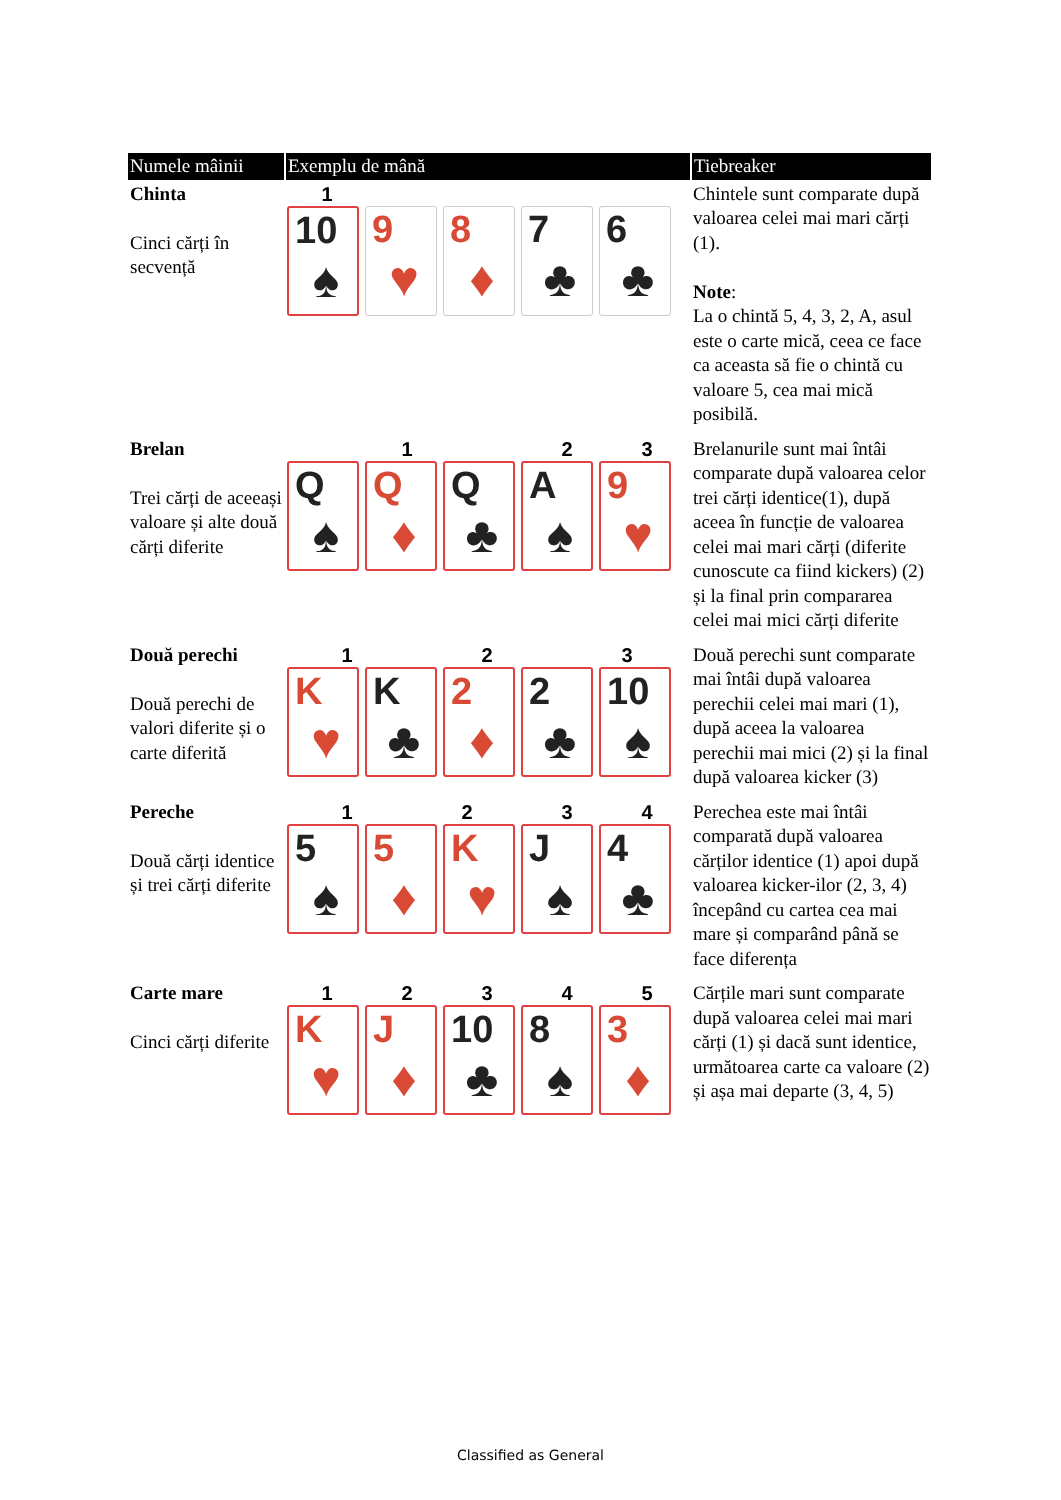| Numele mâinii | Exemplu de mână | Tiebreaker |
| --- | --- | --- |
| Chinta Cinci cărți în secvență | 1 10 ♠ 9 ♥ 8 ♦ 7 ♣ 6 ♣ | Chintele sunt comparate după valoarea celei mai mari cărți (1). Note : La o chintă 5, 4, 3, 2, A, asul este o carte mică, ceea ce face ca aceasta să fie o chintă cu valoare 5, cea mai mică posibilă. |
| Brelan Trei cărți de aceeași valoare și alte două cărți diferite | 1 2 3 Q ♠ Q ♦ Q ♣ A ♠ 9 ♥ | Brelanurile sunt mai întâi comparate după valoarea celor trei cărți identice(1), după aceea în funcție de valoarea celei mai mari cărți (diferite cunoscute ca fiind kickers) (2) și la final prin compararea celei mai mici cărți diferite |
| Două perechi Două perechi de valori diferite și o carte diferită | 1 2 3 K ♥ K ♣ 2 ♦ 2 ♣ 10 ♠ | Două perechi sunt comparate mai întâi după valoarea perechii celei mai mari (1), după aceea la valoarea perechii mai mici (2) și la final după valoarea kicker (3) |
| Pereche Două cărți identice și trei cărți diferite | 1 2 3 4 5 ♠ 5 ♦ K ♥ J ♠ 4 ♣ | Perechea este mai întâi comparată după valoarea cărților identice (1) apoi după valoarea kicker-ilor (2, 3, 4) începând cu cartea cea mai mare și comparând până se face diferența |
| Carte mare Cinci cărți diferite | 1 2 3 4 5 K ♥ J ♦ 10 ♣ 8 ♠ 3 ♦ | Cărțile mari sunt comparate după valoarea celei mai mari cărți (1) și dacă sunt identice, următoarea carte ca valoare (2) și așa mai departe (3, 4, 5) |
Classified as General